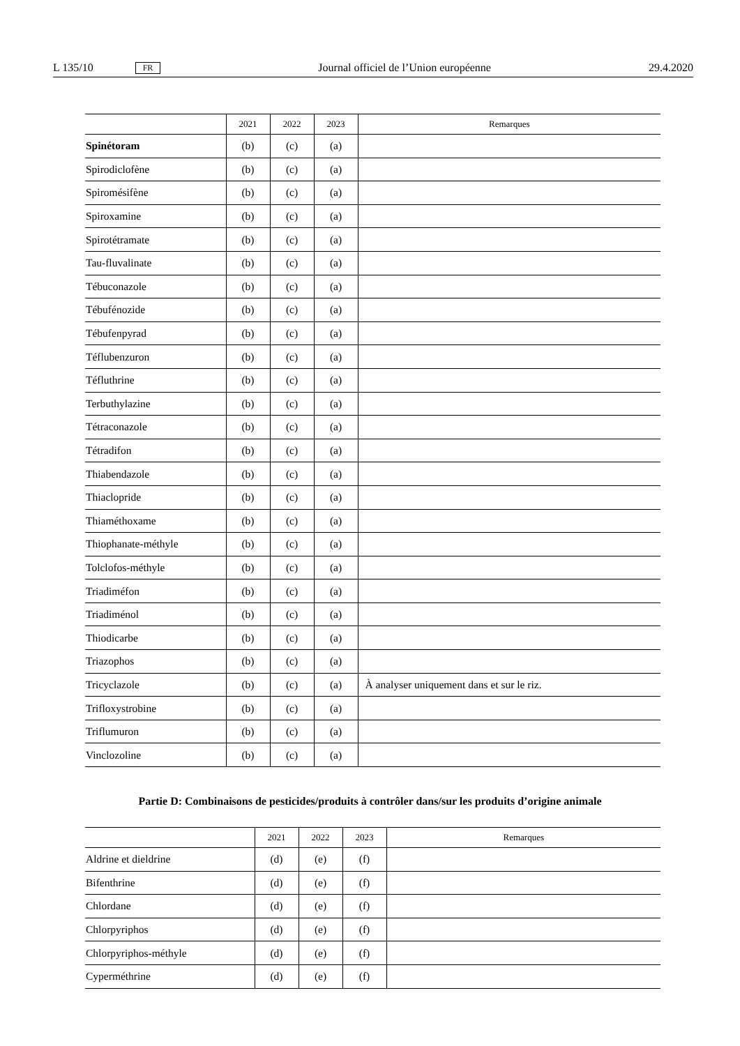L 135/10 FR Journal officiel de l’Union européenne 29.4.2020
| | 2021 | 2022 | 2023 | Remarques |
| --- | --- | --- | --- | --- |
| Spinétoram | (b) | (c) | (a) | |
| Spirodiclofène | (b) | (c) | (a) | |
| Spiromésifène | (b) | (c) | (a) | |
| Spiroxamine | (b) | (c) | (a) | |
| Spirotétramate | (b) | (c) | (a) | |
| Tau-fluvalinate | (b) | (c) | (a) | |
| Tébuconazole | (b) | (c) | (a) | |
| Tébufénozide | (b) | (c) | (a) | |
| Tébufenpyrad | (b) | (c) | (a) | |
| Téflubenzuron | (b) | (c) | (a) | |
| Téfluthrine | (b) | (c) | (a) | |
| Terbuthylazine | (b) | (c) | (a) | |
| Tétraconazole | (b) | (c) | (a) | |
| Tétradifon | (b) | (c) | (a) | |
| Thiabendazole | (b) | (c) | (a) | |
| Thiaclopride | (b) | (c) | (a) | |
| Thiaméthoxame | (b) | (c) | (a) | |
| Thiophanate-méthyle | (b) | (c) | (a) | |
| Tolclofos-méthyle | (b) | (c) | (a) | |
| Triadiméfon | (b) | (c) | (a) | |
| Triadiménol | (b) | (c) | (a) | |
| Thiodicarbe | (b) | (c) | (a) | |
| Triazophos | (b) | (c) | (a) | |
| Tricyclazole | (b) | (c) | (a) | À analyser uniquement dans et sur le riz. |
| Trifloxystrobine | (b) | (c) | (a) | |
| Triflumuron | (b) | (c) | (a) | |
| Vinclozoline | (b) | (c) | (a) | |
Partie D: Combinaisons de pesticides/produits à contrôler dans/sur les produits d’origine animale
| | 2021 | 2022 | 2023 | Remarques |
| --- | --- | --- | --- | --- |
| Aldrine et dieldrine | (d) | (e) | (f) | |
| Bifenthrine | (d) | (e) | (f) | |
| Chlordane | (d) | (e) | (f) | |
| Chlorpyriphos | (d) | (e) | (f) | |
| Chlorpyriphos-méthyle | (d) | (e) | (f) | |
| Cyperméthrine | (d) | (e) | (f) | |